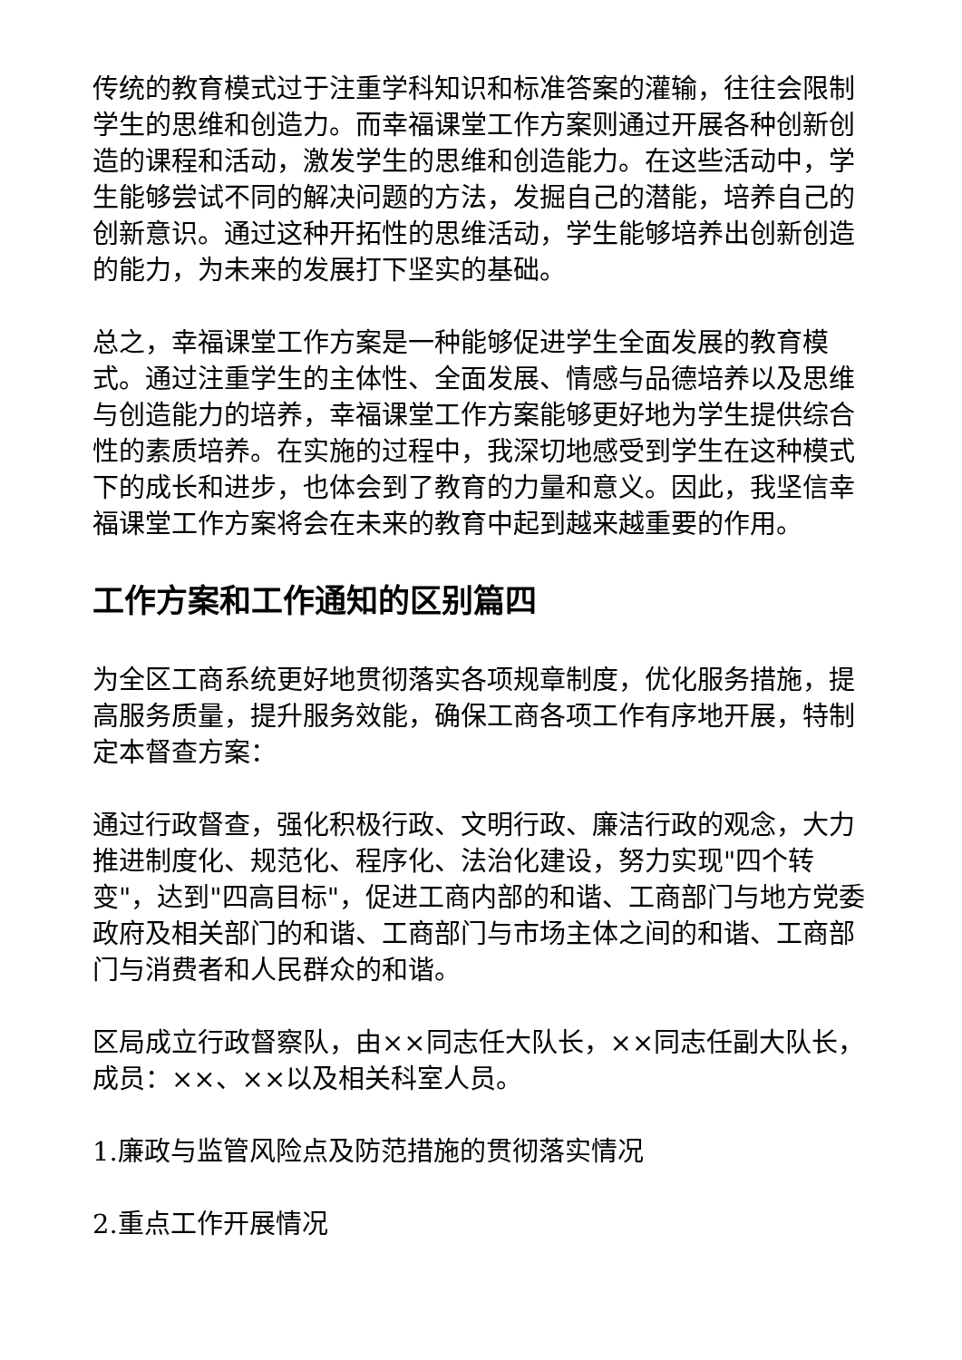传统的教育模式过于注重学科知识和标准答案的灌输，往往会限制学生的思维和创造力。而幸福课堂工作方案则通过开展各种创新创造的课程和活动，激发学生的思维和创造能力。在这些活动中，学生能够尝试不同的解决问题的方法，发掘自己的潜能，培养自己的创新意识。通过这种开拓性的思维活动，学生能够培养出创新创造的能力，为未来的发展打下坚实的基础。
总之，幸福课堂工作方案是一种能够促进学生全面发展的教育模式。通过注重学生的主体性、全面发展、情感与品德培养以及思维与创造能力的培养，幸福课堂工作方案能够更好地为学生提供综合性的素质培养。在实施的过程中，我深切地感受到学生在这种模式下的成长和进步，也体会到了教育的力量和意义。因此，我坚信幸福课堂工作方案将会在未来的教育中起到越来越重要的作用。
工作方案和工作通知的区别篇四
为全区工商系统更好地贯彻落实各项规章制度，优化服务措施，提高服务质量，提升服务效能，确保工商各项工作有序地开展，特制定本督查方案：
通过行政督查，强化积极行政、文明行政、廉洁行政的观念，大力推进制度化、规范化、程序化、法治化建设，努力实现"四个转变"，达到"四高目标"，促进工商内部的和谐、工商部门与地方党委政府及相关部门的和谐、工商部门与市场主体之间的和谐、工商部门与消费者和人民群众的和谐。
区局成立行政督察队，由××同志任大队长，××同志任副大队长，成员：××、××以及相关科室人员。
1.廉政与监管风险点及防范措施的贯彻落实情况
2.重点工作开展情况